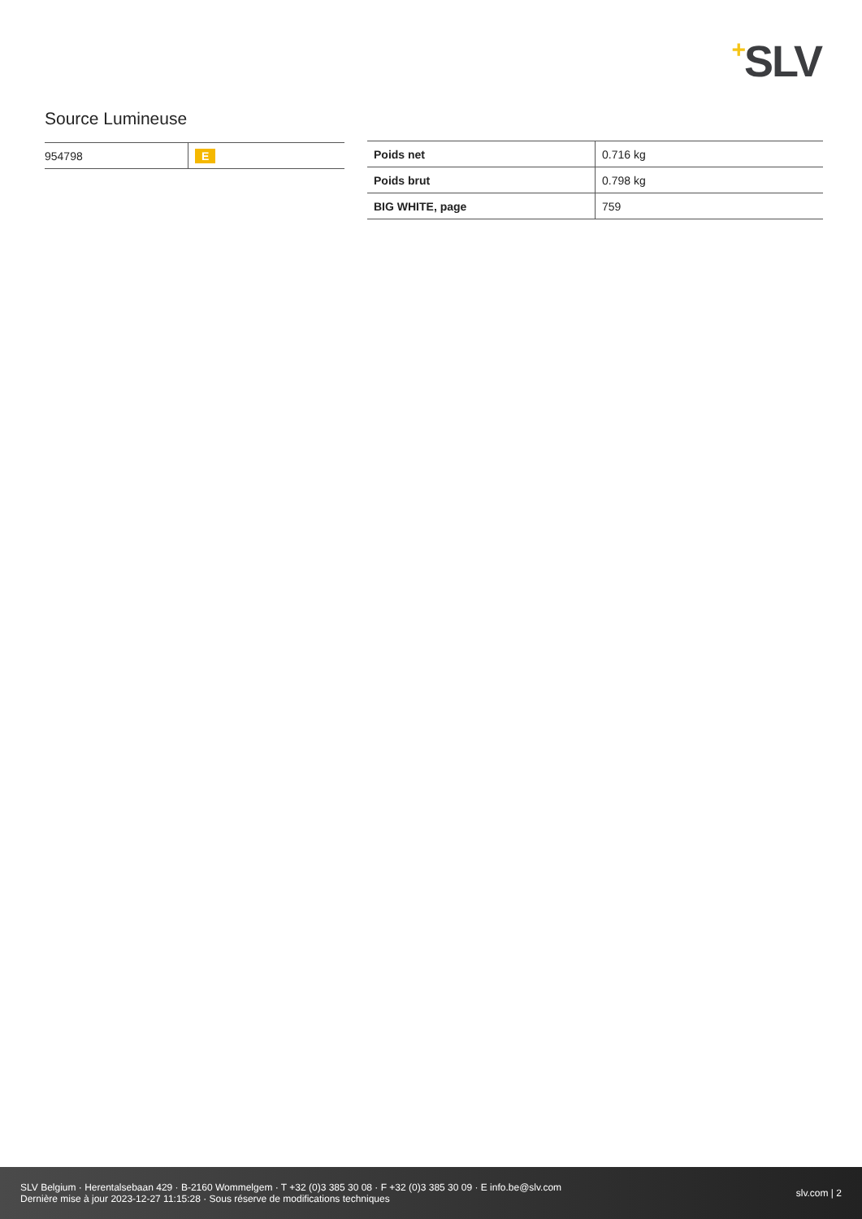+SLV
Source Lumineuse
| 954798 | E |
| Poids net | 0.716 kg |
| Poids brut | 0.798 kg |
| BIG WHITE, page | 759 |
SLV Belgium · Herentalsebaan 429 · B-2160 Wommelgem · T +32 (0)3 385 30 08 · F +32 (0)3 385 30 09 · E info.be@slv.com
Dernière mise à jour 2023-12-27 11:15:28 · Sous réserve de modifications techniques
slv.com | 2